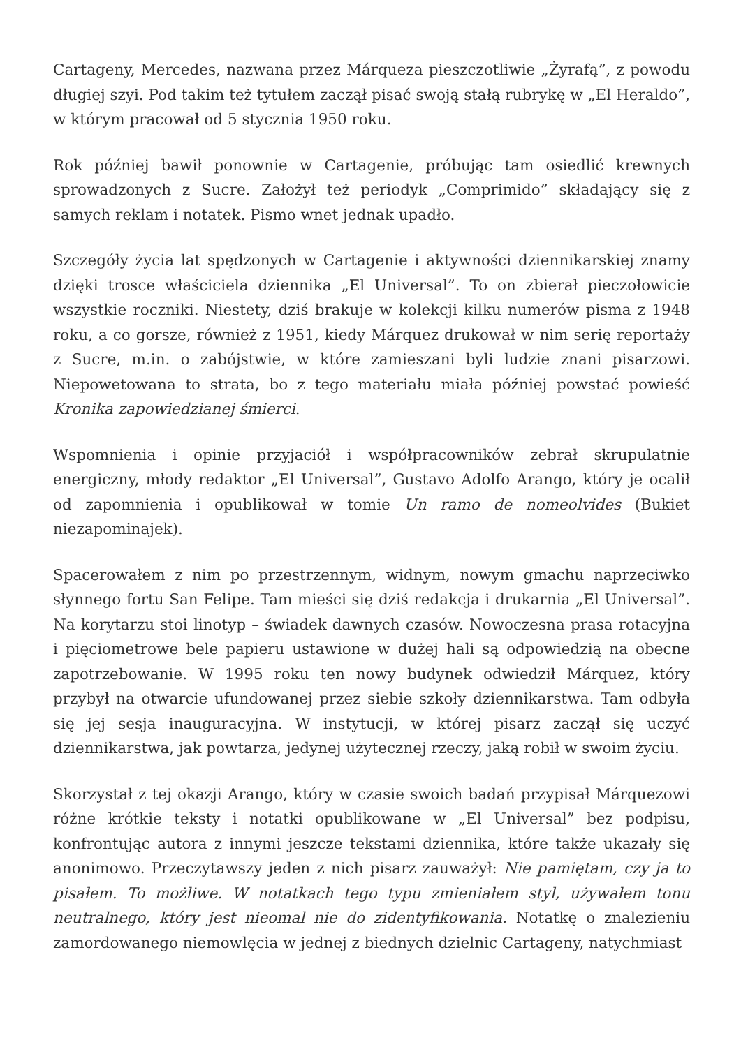Cartageny, Mercedes, nazwana przez Márqueza pieszczotliwie „Żyrafą”, z powodu długiej szyi. Pod takim też tytułem zaczął pisać swoją stałą rubrykę w „El Heraldo”, w którym pracował od 5 stycznia 1950 roku.
Rok później bawił ponownie w Cartagenie, próbując tam osiedlić krewnych sprowadzonych z Sucre. Założył też periodyk „Comprimido” składający się z samych reklam i notatek. Pismo wnet jednak upadło.
Szczegóły życia lat spędzonych w Cartagenie i aktywności dziennikarskiej znamy dzięki trosce właściciela dziennika „El Universal”. To on zbierał pieczołowicie wszystkie roczniki. Niestety, dziś brakuje w kolekcji kilku numerów pisma z 1948 roku, a co gorsze, również z 1951, kiedy Márquez drukował w nim serię reportaży z Sucre, m.in. o zabójstwie, w które zamieszani byli ludzie znani pisarzowi. Niepowetowana to strata, bo z tego materiału miała później powstać powieść Kronika zapowiedzianej śmierci.
Wspomnienia i opinie przyjaciół i współpracowników zebrał skrupulatnie energiczny, młody redaktor „El Universal”, Gustavo Adolfo Arango, który je ocalił od zapomnienia i opublikował w tomie Un ramo de nomeolvides (Bukiet niezapominajek).
Spacerowałem z nim po przestrzennym, widnym, nowym gmachu naprzeciwko słynnego fortu San Felipe. Tam mieści się dziś redakcja i drukarnia „El Universal”. Na korytarzu stoi linotyp – świadek dawnych czasów. Nowoczesna prasa rotacyjna i pięciometrowe bele papieru ustawione w dużej hali są odpowiedzią na obecne zapotrzebowanie. W 1995 roku ten nowy budynek odwiedził Márquez, który przybył na otwarcie ufundowanej przez siebie szkoły dziennikarstwa. Tam odbyła się jej sesja inauguracyjna. W instytucji, w której pisarz zaczął się uczyć dziennikarstwa, jak powtarza, jedynej użytecznej rzeczy, jaką robił w swoim życiu.
Skorzystał z tej okazji Arango, który w czasie swoich badań przypisał Márquezowi różne krótkie teksty i notatki opublikowane w „El Universal” bez podpisu, konfrontując autora z innymi jeszcze tekstami dziennika, które także ukazały się anonimowo. Przeczytawszy jeden z nich pisarz zauważył: Nie pamiętam, czy ja to pisałem. To możliwe. W notatkach tego typu zmieniałem styl, używałem tonu neutralnego, który jest nieomal nie do zidentyfikowania. Notatkę o znalezieniu zamordowanego niemowlęcia w jednej z biednych dzielnic Cartageny, natychmiast